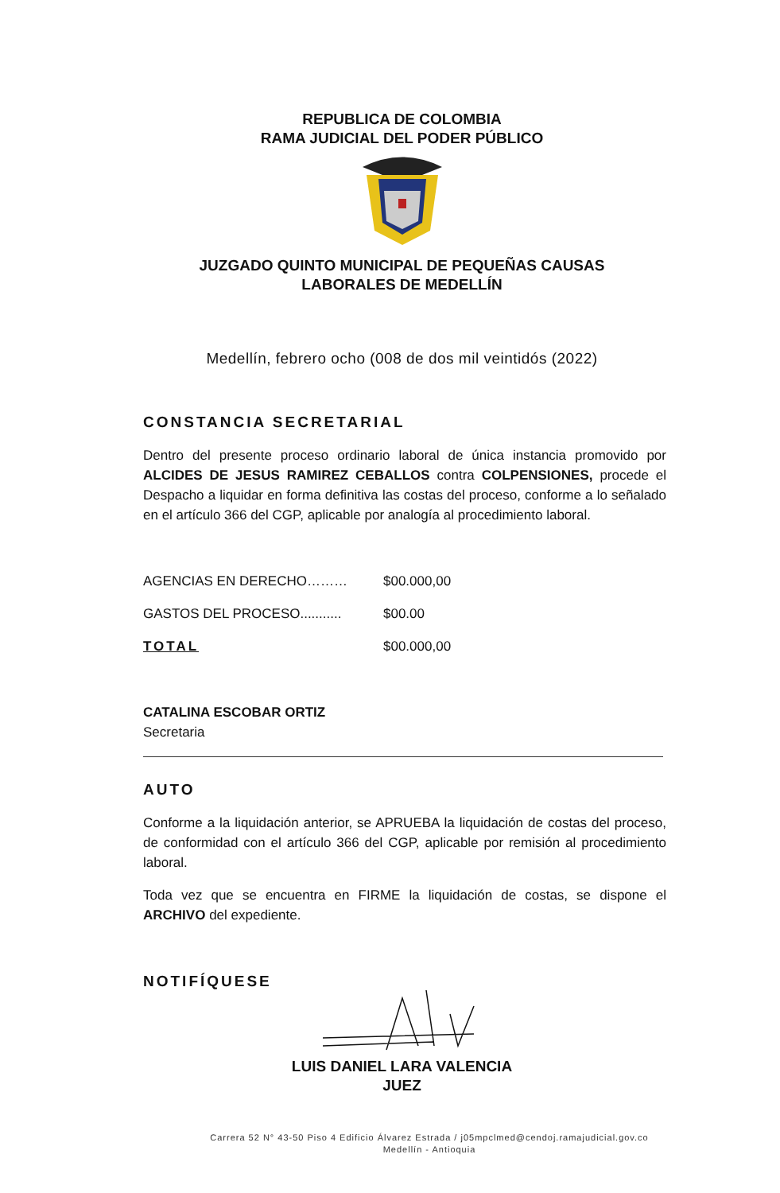REPUBLICA DE COLOMBIA
RAMA JUDICIAL DEL PODER PÚBLICO
JUZGADO QUINTO MUNICIPAL DE PEQUEÑAS CAUSAS
LABORALES DE MEDELLÍN
Medellín, febrero ocho (008 de dos mil veintidós (2022)
CONSTANCIA SECRETARIAL
Dentro del presente proceso ordinario laboral de única instancia promovido por ALCIDES DE JESUS RAMIREZ CEBALLOS contra COLPENSIONES, procede el Despacho a liquidar en forma definitiva las costas del proceso, conforme a lo señalado en el artículo 366 del CGP, aplicable por analogía al procedimiento laboral.
| AGENCIAS EN DERECHO……… | $00.000,00 |
| GASTOS DEL PROCESO........... | $00.00 |
| TOTAL | $00.000,00 |
CATALINA ESCOBAR ORTIZ
Secretaria
AUTO
Conforme a la liquidación anterior, se APRUEBA la liquidación de costas del proceso, de conformidad con el artículo 366 del CGP, aplicable por remisión al procedimiento laboral.
Toda vez que se encuentra en FIRME la liquidación de costas, se dispone el ARCHIVO del expediente.
NOTIFÍQUESE
LUIS DANIEL LARA VALENCIA
JUEZ
Carrera 52 N° 43-50 Piso 4 Edificio Álvarez Estrada / j05mpclmed@cendoj.ramajudicial.gov.co
Medellín - Antioquia